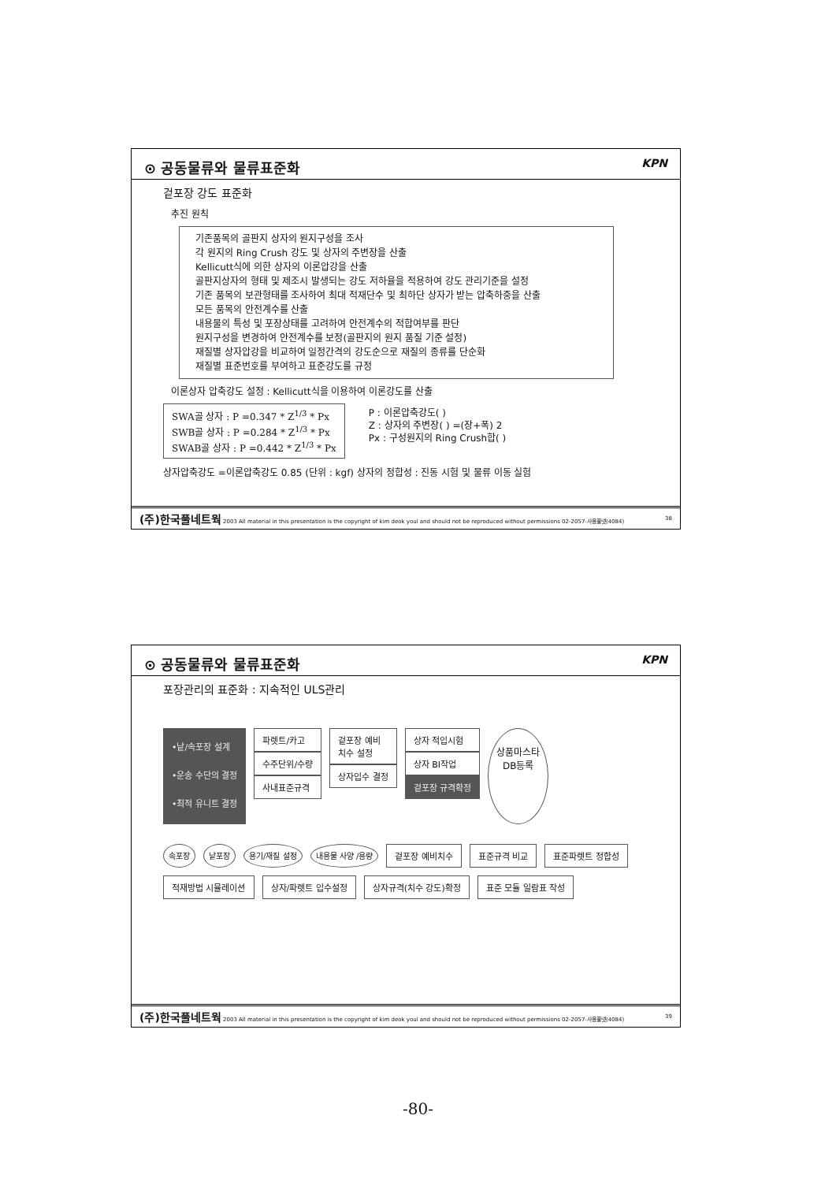⊙ 공동물류와 물류표준화 KPN
겉포장 강도 표준화
추진 원칙
기존품목의 골판지 상자의 원지구성을 조사
각 원지의 Ring Crush 강도 및 상자의 주변장을 산출
Kellicutt식에 의한 상자의 이론압강을 산출
골판지상자의 형태 및 제조시 발생되는 강도 저하율을 적용하여 강도 관리기준을 설정
기존 품목의 보관형태를 조사하여 최대 적재단수 및 최하단 상자가 받는 압축하중을 산출
모든 품목의 안전계수를 산출
내용물의 특성 및 포장상태를 고려하여 안전계수의 적합여부를 판단
원지구성을 변경하여 안전계수를 보정(골판지의 원지 품질 기준 설정)
재질별 상자압강을 비교하여 일정간격의 강도순으로 재질의 종류를 단순화
재질별 표준번호를 부여하고 표준강도를 규정
이론상자 압축강도 설정 : Kellicutt식을 이용하여 이론강도를 산출
SWA골 상자 : P =0.347 * Z<sup>1/3</sup> * Px
SWB골 상자 : P =0.284 * Z<sup>1/3</sup> * Px
SWAB골 상자 : P =0.442 * Z<sup>1/3</sup> * Px
P : 이론압축강도( )
Z : 상자의 주변장( ) =(장+폭) 2
Px : 구성원지의 Ring Crush합( )
상자압축강도 =이론압축강도 0.85 (단위 : kgf) 상자의 정합성 : 진동 시험 및 물류 이동 실험
(주)한국풀네트웍 2003 All material in this presentation is the copyright of kim deok youl and should not be reproduced without permissions 02-2057-사용풀넷(4084) 38
⊙ 공동물류와 물류표준화 KPN
포장관리의 표준화 : 지속적인 ULS관리
•낱/속포장 설계
•운송 수단의 결정
•최적 유니트 결정
파렛트/카고
수주단위/수량
사내표준규격
겉포장 예비
치수 설정
상자입수 결정
상자 적입시험
상자 BI작업
겉포장 규격확정
상품마스타
DB등록
속포장 낱포장 용기/재질 설정 내용물 사양 /용량 겉포장 예비치수 표준규격 비교 표준파렛트 정합성 적재방법 시뮬레이션 상자/파렛트 입수설정 상자규격(치수 강도)확정 표준 모듈 일람표 작성
(주)한국풀네트웍 2003 All material in this presentation is the copyright of kim deok youl and should not be reproduced without permissions 02-2057-사용풀넷(4084) 39
-80-